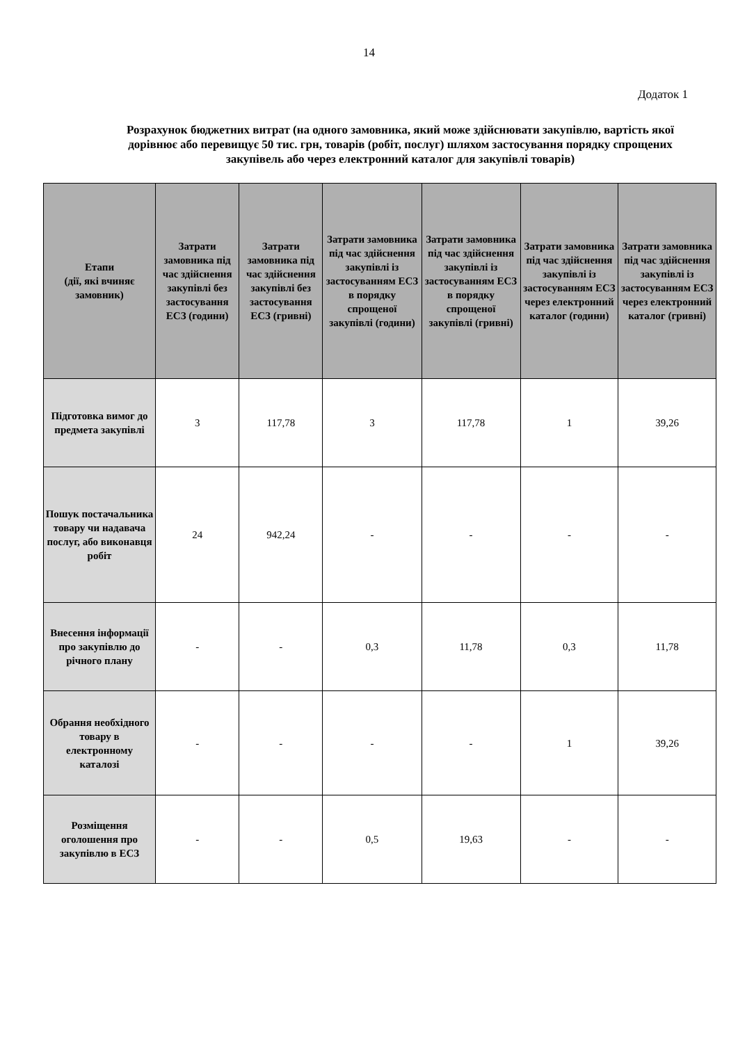14
Додаток 1
Розрахунок бюджетних витрат (на одного замовника, який може здійснювати закупівлю, вартість якої дорівнює або перевищує 50 тис. грн, товарів (робіт, послуг) шляхом застосування порядку спрощених закупівель або через електронний каталог для закупівлі товарів)
| Етапи (дії, які вчиняє замовник) | Затрати замовника під час здійснення закупівлі без застосування ЕСЗ (години) | Затрати замовника під час здійснення закупівлі без застосування ЕСЗ (гривні) | Затрати замовника під час здійснення закупівлі із застосуванням ЕСЗ в порядку спрощеної закупівлі (години) | Затрати замовника під час здійснення закупівлі із застосуванням ЕСЗ в порядку спрощеної закупівлі (гривні) | Затрати замовника під час здійснення закупівлі із застосуванням ЕСЗ через електронний каталог (години) | Затрати замовника під час здійснення закупівлі із застосуванням ЕСЗ через електронний каталог (гривні) |
| --- | --- | --- | --- | --- | --- | --- |
| Підготовка вимог до предмета закупівлі | 3 | 117,78 | 3 | 117,78 | 1 | 39,26 |
| Пошук постачальника товару чи надавача послуг, або виконавця робіт | 24 | 942,24 | - | - | - | - |
| Внесення інформації про закупівлю до річного плану | - | - | 0,3 | 11,78 | 0,3 | 11,78 |
| Обрання необхідного товару в електронному каталозі | - | - | - | - | 1 | 39,26 |
| Розміщення оголошення про закупівлю в ЕСЗ | - | - | 0,5 | 19,63 | - | - |